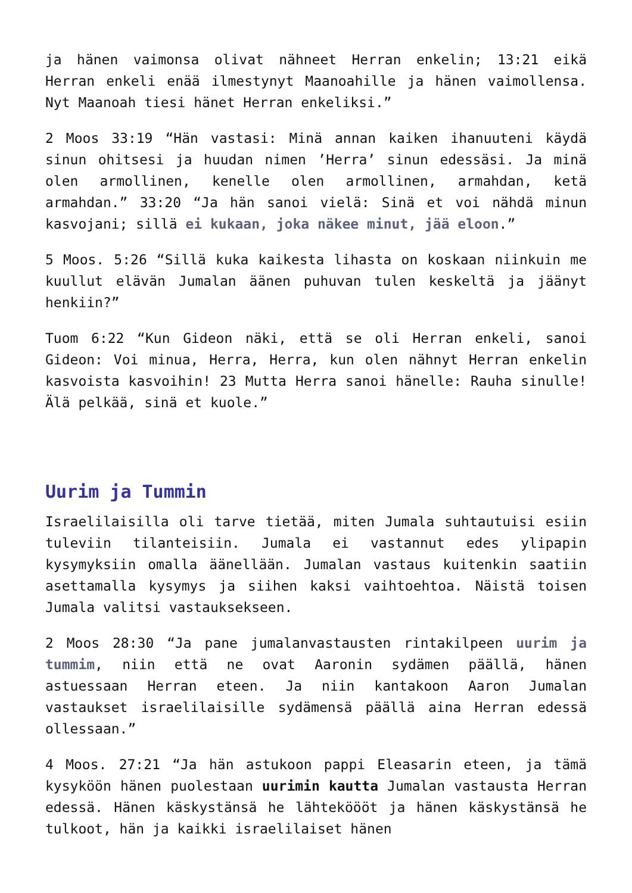ja hänen vaimonsa olivat nähneet Herran enkelin; 13:21 eikä Herran enkeli enää ilmestynyt Maanoahille ja hänen vaimollensa. Nyt Maanoah tiesi hänet Herran enkeliksi.”
2 Moos 33:19 “Hän vastasi: Minä annan kaiken ihanuuteni käydä sinun ohitsesi ja huudan nimen ’Herra’ sinun edessäsi. Ja minä olen armollinen, kenelle olen armollinen, armahdan, ketä armahdan.” 33:20 “Ja hän sanoi vielä: Sinä et voi nähdä minun kasvojani; sillä ei kukaan, joka näkee minut, jää eloon.”
5 Moos. 5:26 “Sillä kuka kaikesta lihasta on koskaan niinkuin me kuullut elävän Jumalan äänen puhuvan tulen keskeltä ja jäänyt henkiin?”
Tuom 6:22 “Kun Gideon näki, että se oli Herran enkeli, sanoi Gideon: Voi minua, Herra, Herra, kun olen nähnyt Herran enkelin kasvoista kasvoihin! 23 Mutta Herra sanoi hänelle: Rauha sinulle! Älä pelkää, sinä et kuole.”
Uurim ja Tummin
Israelilaisilla oli tarve tietää, miten Jumala suhtautuisi esiin tuleviin tilanteisiin. Jumala ei vastannut edes ylipapin kysymyksiin omalla äänellään. Jumalan vastaus kuitenkin saatiin asettamalla kysymys ja siihen kaksi vaihtoehtoa. Näistä toisen Jumala valitsi vastauksekseen.
2 Moos 28:30 “Ja pane jumalanvastausten rintakilpeen uurim ja tummim, niin että ne ovat Aaronin sydämen päällä, hänen astuessaan Herran eteen. Ja niin kantakoon Aaron Jumalan vastaukset israelilaisille sydämensä päällä aina Herran edessä ollessaan.”
4 Moos. 27:21 “Ja hän astukoon pappi Eleasarin eteen, ja tämä kysyköön hänen puolestaan uurimin kautta Jumalan vastausta Herran edessä. Hänen käskystänsä he lähteköööt ja hänen käskystänsä he tulkoot, hän ja kaikki israelilaiset hänen